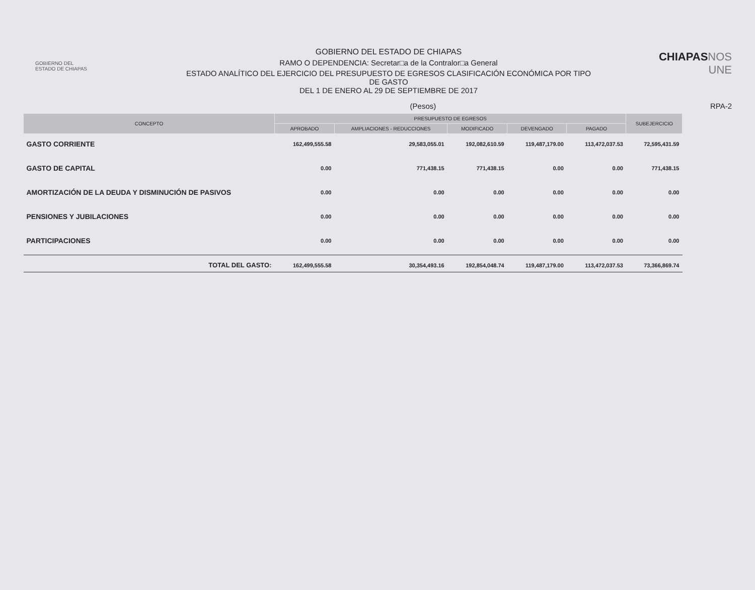GOBIERNO DEL
ESTADO DE CHIAPAS
GOBIERNO DEL ESTADO DE CHIAPAS
RAMO O DEPENDENCIA: Secretar□a de la Contralor□a General
ESTADO ANALÍTICO DEL EJERCICIO DEL PRESUPUESTO DE EGRESOS CLASIFICACIÓN ECONÓMICA POR TIPO
DE GASTO
DEL 1 DE ENERO AL 29 DE SEPTIEMBRE DE 2017
CHIAPASNOS UNE
(Pesos) RPA-2
| CONCEPTO | PRESUPUESTO DE EGRESOS | | | | | SUBEJERCICIO |
| --- | --- | --- | --- | --- | --- | --- |
| | APROBADO | AMPLIACIONES - REDUCCIONES | MODIFICADO | DEVENGADO | PAGADO | |
| GASTO CORRIENTE | 162,499,555.58 | 29,583,055.01 | 192,082,610.59 | 119,487,179.00 | 113,472,037.53 | 72,595,431.59 |
| GASTO DE CAPITAL | 0.00 | 771,438.15 | 771,438.15 | 0.00 | 0.00 | 771,438.15 |
| AMORTIZACIÓN DE LA DEUDA Y DISMINUCIÓN DE PASIVOS | 0.00 | 0.00 | 0.00 | 0.00 | 0.00 | 0.00 |
| PENSIONES Y JUBILACIONES | 0.00 | 0.00 | 0.00 | 0.00 | 0.00 | 0.00 |
| PARTICIPACIONES | 0.00 | 0.00 | 0.00 | 0.00 | 0.00 | 0.00 |
| TOTAL DEL GASTO: | 162,499,555.58 | 30,354,493.16 | 192,854,048.74 | 119,487,179.00 | 113,472,037.53 | 73,366,869.74 |